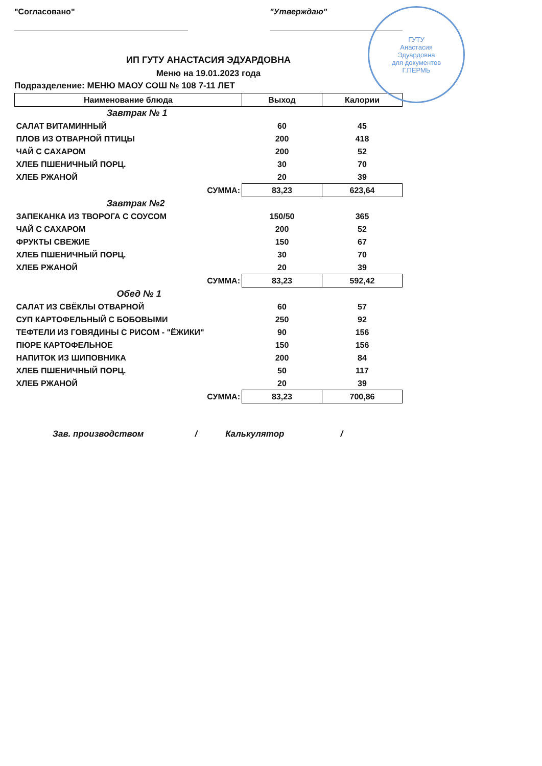"Согласовано" "Утверждаю"
ГУТУ
Анастасия
Эдуардовна
для документов
Г.ПЕРМЬ
ИП ГУТУ АНАСТАСИЯ ЭДУАРДОВНА
Меню на 19.01.2023 года
Подразделение: МЕНЮ МАОУ СОШ № 108 7-11 ЛЕТ
| Наименование блюда | Выход | Калории |
| --- | --- | --- |
| Завтрак № 1 | | |
| САЛАТ ВИТАМИННЫЙ | 60 | 45 |
| ПЛОВ ИЗ ОТВАРНОЙ ПТИЦЫ | 200 | 418 |
| ЧАЙ С САХАРОМ | 200 | 52 |
| ХЛЕБ ПШЕНИЧНЫЙ ПОРЦ. | 30 | 70 |
| ХЛЕБ РЖАНОЙ | 20 | 39 |
| СУММА: | 83,23 | 623,64 |
| Завтрак №2 | | |
| ЗАПЕКАНКА ИЗ ТВОРОГА С СОУСОМ | 150/50 | 365 |
| ЧАЙ С САХАРОМ | 200 | 52 |
| ФРУКТЫ СВЕЖИЕ | 150 | 67 |
| ХЛЕБ ПШЕНИЧНЫЙ ПОРЦ. | 30 | 70 |
| ХЛЕБ РЖАНОЙ | 20 | 39 |
| СУММА: | 83,23 | 592,42 |
| Обед № 1 | | |
| САЛАТ ИЗ СВЁКЛЫ ОТВАРНОЙ | 60 | 57 |
| СУП КАРТОФЕЛЬНЫЙ С БОБОВЫМИ | 250 | 92 |
| ТЕФТЕЛИ ИЗ ГОВЯДИНЫ С РИСОМ - "ЁЖИКИ" | 90 | 156 |
| ПЮРЕ КАРТОФЕЛЬНОЕ | 150 | 156 |
| НАПИТОК ИЗ ШИПОВНИКА | 200 | 84 |
| ХЛЕБ ПШЕНИЧНЫЙ ПОРЦ. | 50 | 117 |
| ХЛЕБ РЖАНОЙ | 20 | 39 |
| СУММА: | 83,23 | 700,86 |
Зав. производством / Калькулятор /